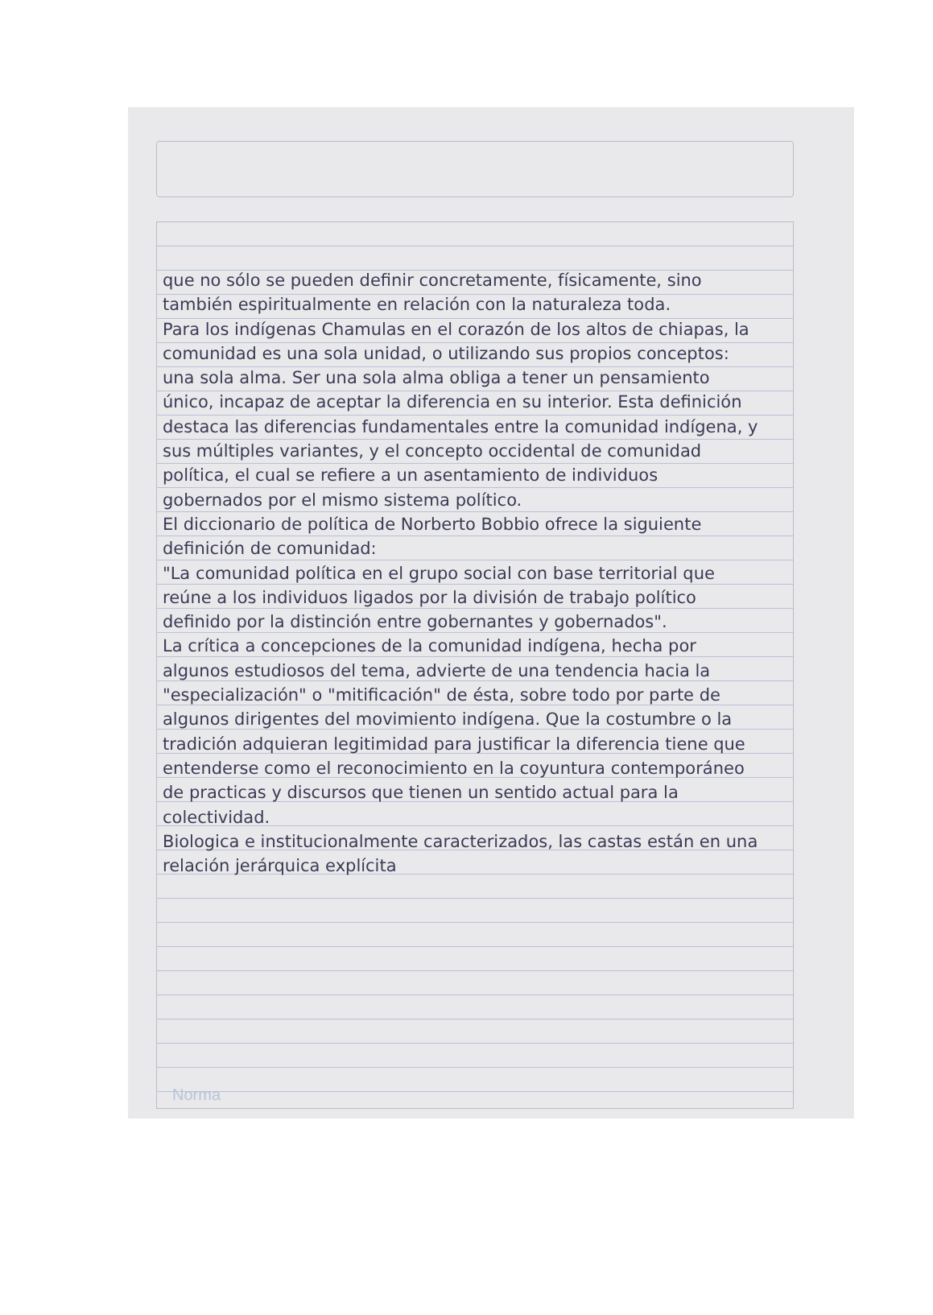que no sólo se pueden definir concretamente, físicamente, sino también espiritualmente en relación con la naturaleza toda.
Para los indígenas Chamulas en el corazón de los altos de chiapas, la comunidad es una sola unidad, o utilizando sus propios conceptos: una sola alma. Ser una sola alma obliga a tener un pensamiento único, incapaz de aceptar la diferencia en su interior. Esta definición destaca las diferencias fundamentales entre la comunidad indígena, y sus múltiples variantes, y el concepto occidental de comunidad política, el cual se refiere a un asentamiento de individuos gobernados por el mismo sistema político.
El diccionario de política de Norberto Bobbio ofrece la siguiente definición de comunidad:
"La comunidad política en el grupo social con base territorial que reúne a los individuos ligados por la división de trabajo político definido por la distinción entre gobernantes y gobernados".
La crítica a concepciones de la comunidad indígena, hecha por algunos estudiosos del tema, advierte de una tendencia hacia la "especialización" o "mitificación" de ésta, sobre todo por parte de algunos dirigentes del movimiento indígena. Que la costumbre o la tradición adquieran legitimidad para justificar la diferencia tiene que entenderse como el reconocimiento en la coyuntura contemporáneo de practicas y discursos que tienen un sentido actual para la colectividad.
Biologica e institucionalmente caracterizados, las castas están en una relación jerárquica explícita
Norma